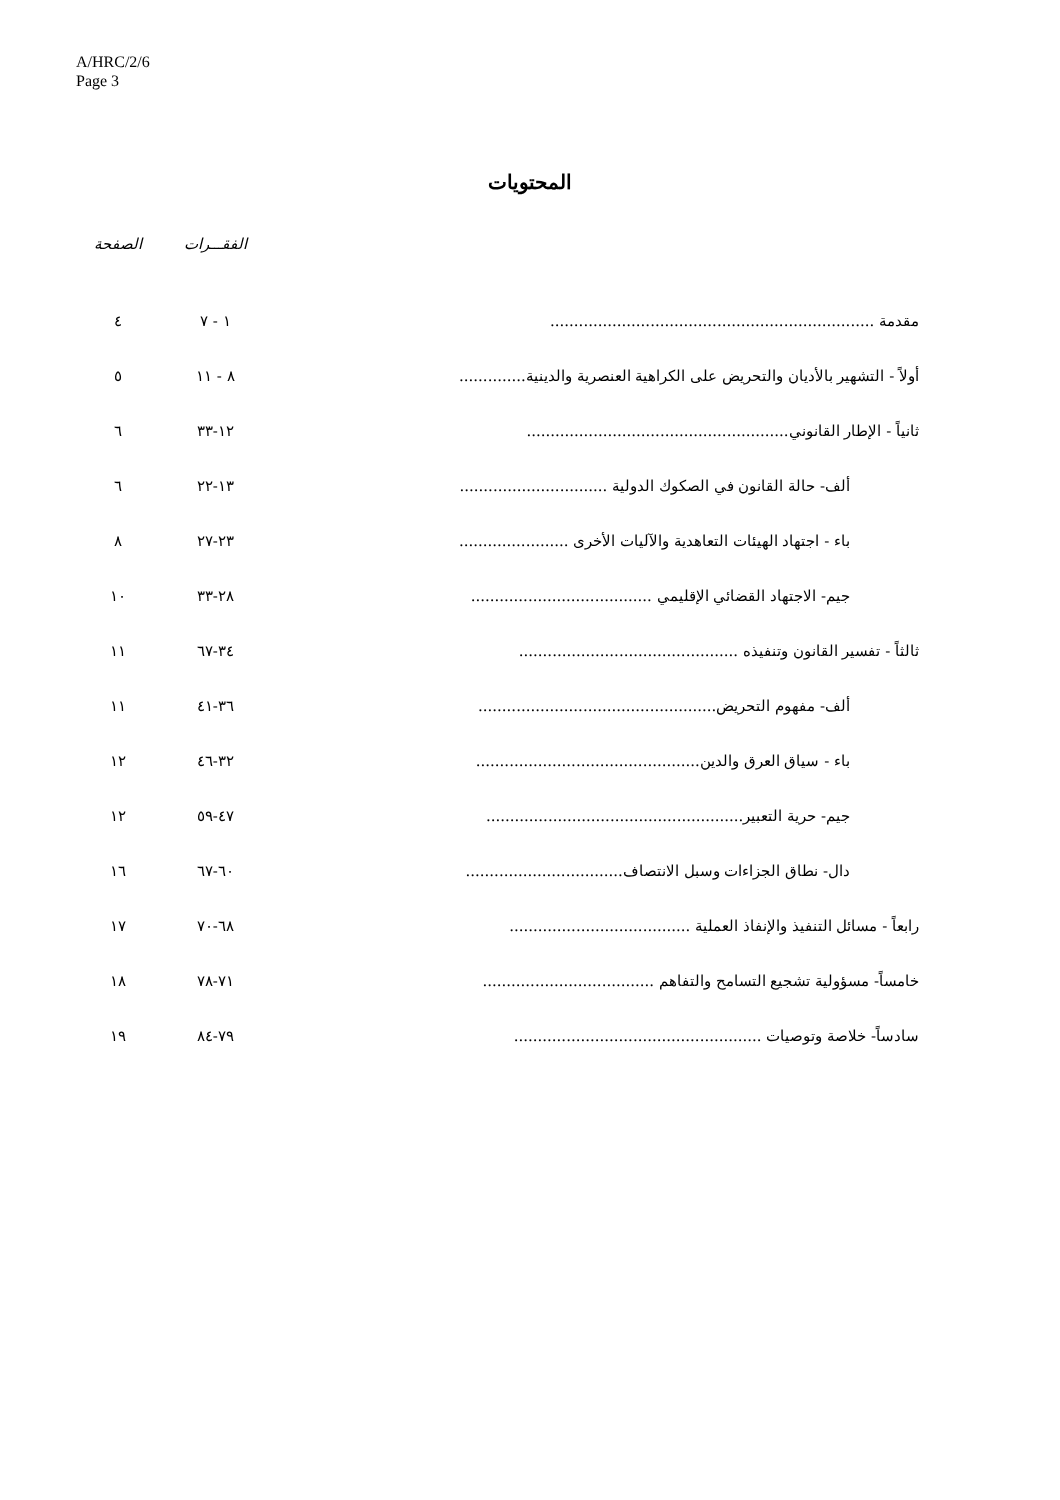A/HRC/2/6
Page 3
المحتويات
| | الفقـــرات | الصفحة |
| --- | --- | --- |
| مقدمة .................................................................... | ١ - ٧ | ٤ |
| أولاً - التشهير بالأديان والتحريض على الكراهية العنصرية والدينية.............. | ٨ - ١١ | ٥ |
| ثانياً - الإطار القانوني....................................................... | ١٢-٣٣ | ٦ |
| ألف- حالة القانون في الصكوك الدولية ............................... | ١٣-٢٢ | ٦ |
| باء - اجتهاد الهيئات التعاهدية والآليات الأخرى ....................... | ٢٣-٢٧ | ٨ |
| جيم- الاجتهاد القضائي الإقليمي ...................................... | ٢٨-٣٣ | ١٠ |
| ثالثاً - تفسير القانون وتنفيذه .............................................. | ٣٤-٦٧ | ١١ |
| ألف- مفهوم التحريض.................................................. | ٣٦-٤١ | ١١ |
| باء - سياق العرق والدين............................................... | ٣٢-٤٦ | ١٢ |
| جيم- حرية التعبير...................................................... | ٤٧-٥٩ | ١٢ |
| دال- نطاق الجزاءات وسبل الانتصاف................................. | ٦٠-٦٧ | ١٦ |
| رابعاً - مسائل التنفيذ والإنفاذ العملية ...................................... | ٦٨-٧٠ | ١٧ |
| خامساً- مسؤولية تشجيع التسامح والتفاهم .................................... | ٧١-٧٨ | ١٨ |
| سادساً- خلاصة وتوصيات .................................................... | ٧٩-٨٤ | ١٩ |